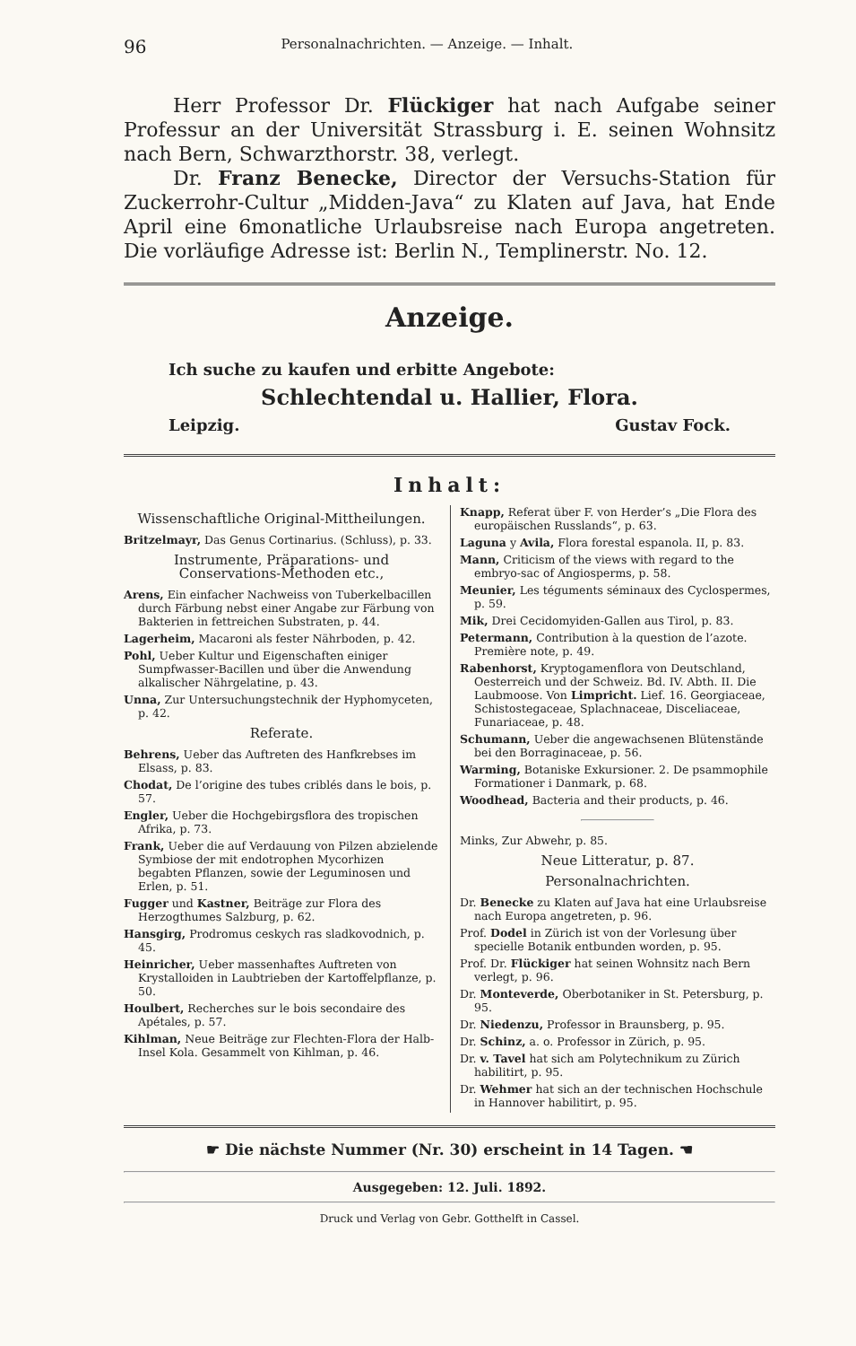96 Personalnachrichten. — Anzeige. — Inhalt.
Herr Professor Dr. Flückiger hat nach Aufgabe seiner Professur an der Universität Strassburg i. E. seinen Wohnsitz nach Bern, Schwarzthorstr. 38, verlegt.
Dr. Franz Benecke, Director der Versuchs-Station für Zuckerrohr-Cultur „Midden-Java“ zu Klaten auf Java, hat Ende April eine 6monatliche Urlaubsreise nach Europa angetreten. Die vorläufige Adresse ist: Berlin N., Templinerstr. No. 12.
Anzeige.
Ich suche zu kaufen und erbitte Angebote:
Schlechtendal u. Hallier, Flora.
Leipzig. Gustav Fock.
Inhalt:
Wissenschaftliche Original-Mittheilungen.
Britzelmayr, Das Genus Cortinarius. (Schluss), p. 33.
Instrumente, Präparations- und Conservations-Methoden etc.,
Arens, Ein einfacher Nachweiss von Tuberkelbacillen durch Färbung nebst einer Angabe zur Färbung von Bakterien in fettreichen Substraten, p. 44.
Lagerheim, Macaroni als fester Nährboden, p. 42.
Pohl, Ueber Kultur und Eigenschaften einiger Sumpfwasser-Bacillen und über die Anwendung alkalischer Nährgelatine, p. 43.
Unna, Zur Untersuchungstechnik der Hyphomyceten, p. 42.
Referate.
Behrens, Ueber das Auftreten des Hanfkrebses im Elsass, p. 83.
Chodat, De l’origine des tubes criblés dans le bois, p. 57.
Engler, Ueber die Hochgebirgsflora des tropischen Afrika, p. 73.
Frank, Ueber die auf Verdauung von Pilzen abzielende Symbiose der mit endotrophen Mycorhizen begabten Pflanzen, sowie der Leguminosen und Erlen, p. 51.
Fugger und Kastner, Beiträge zur Flora des Herzogthumes Salzburg, p. 62.
Hansgirg, Prodromus ceskych ras sladkovodnich, p. 45.
Heinricher, Ueber massenhaftes Auftreten von Krystalloiden in Laubtrieben der Kartoffelpflanze, p. 50.
Houlbert, Recherches sur le bois secondaire des Apétales, p. 57.
Kihlman, Neue Beiträge zur Flechten-Flora der Halb-Insel Kola. Gesammelt von Kihlman, p. 46.
Knapp, Referat über F. von Herder’s „Die Flora des europäischen Russlands“, p. 63.
Laguna y Avila, Flora forestal espanola. II, p. 83.
Mann, Criticism of the views with regard to the embryo-sac of Angiosperms, p. 58.
Meunier, Les téguments séminaux des Cyclospermes, p. 59.
Mik, Drei Cecidomyiden-Gallen aus Tirol, p. 83.
Petermann, Contribution à la question de l’azote. Première note, p. 49.
Rabenhorst, Kryptogamenflora von Deutschland, Oesterreich und der Schweiz. Bd. IV. Abth. II. Die Laubmoose. Von Limpricht. Lief. 16. Georgiaceae, Schistostegaceae, Splachnaceae, Disceliaceae, Funariaceae, p. 48.
Schumann, Ueber die angewachsenen Blütenstände bei den Borraginaceae, p. 56.
Warming, Botaniske Exkursioner. 2. De psammophile Formationer i Danmark, p. 68.
Woodhead, Bacteria and their products, p. 46.
Minks, Zur Abwehr, p. 85.
Neue Litteratur, p. 87.
Personalnachrichten.
Dr. Benecke zu Klaten auf Java hat eine Urlaubsreise nach Europa angetreten, p. 96.
Prof. Dodel in Zürich ist von der Vorlesung über specielle Botanik entbunden worden, p. 95.
Prof. Dr. Flückiger hat seinen Wohnsitz nach Bern verlegt, p. 96.
Dr. Monteverde, Oberbotaniker in St. Petersburg, p. 95.
Dr. Niedenzu, Professor in Braunsberg, p. 95.
Dr. Schinz, a. o. Professor in Zürich, p. 95.
Dr. v. Tavel hat sich am Polytechnikum zu Zürich habilitirt, p. 95.
Dr. Wehmer hat sich an der technischen Hochschule in Hannover habilitirt, p. 95.
☛ Die nächste Nummer (Nr. 30) erscheint in 14 Tagen. ☚
Ausgegeben: 12. Juli. 1892.
Druck und Verlag von Gebr. Gotthelft in Cassel.